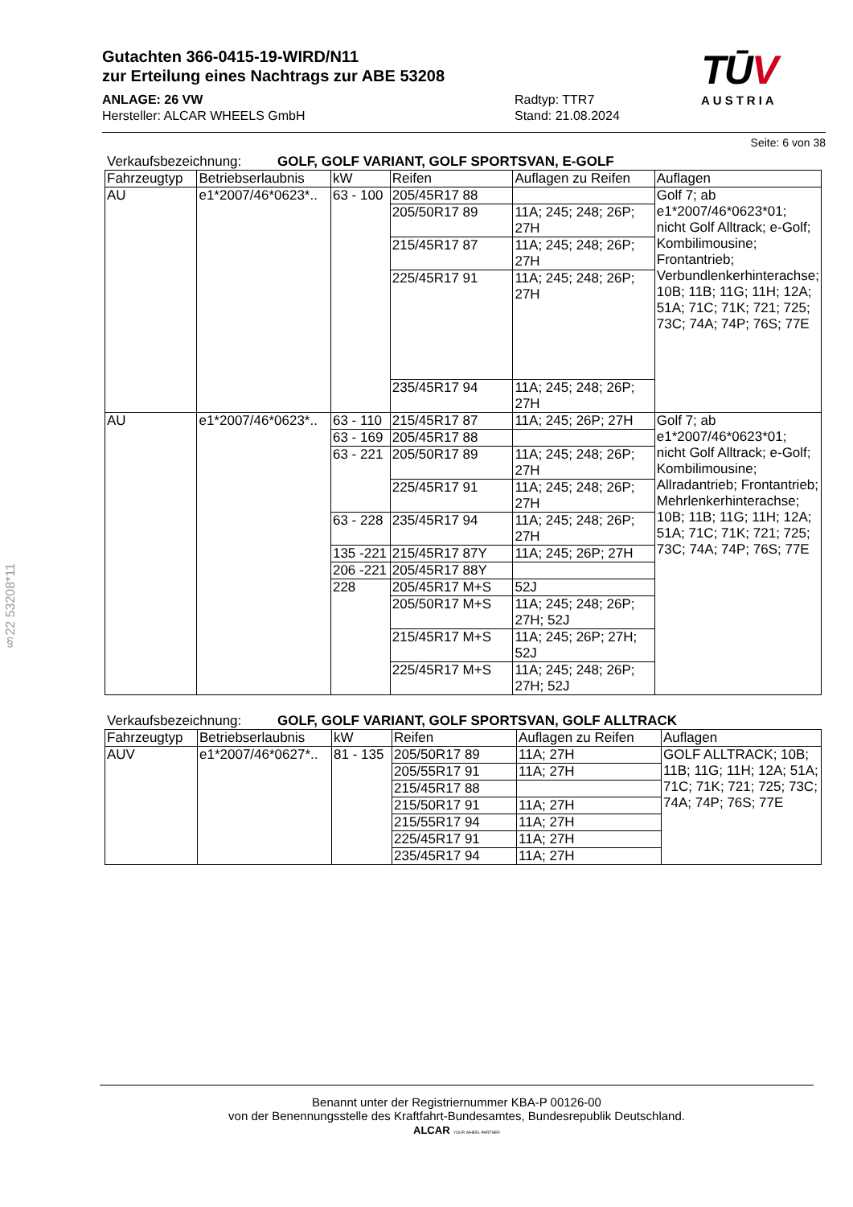Gutachten 366-0415-19-WIRD/N11
zur Erteilung eines Nachtrags zur ABE 53208
ANLAGE: 26 VW
Hersteller: ALCAR WHEELS GmbH
Radtyp: TTR7
Stand: 21.08.2024
TŪV
AUSTRIA
Seite: 6 von 38
Verkaufsbezeichnung: GOLF, GOLF VARIANT, GOLF SPORTSVAN, E-GOLF
| Fahrzeugtyp | Betriebserlaubnis | kW | Reifen | Auflagen zu Reifen | Auflagen |
| --- | --- | --- | --- | --- | --- |
| AU | e1*2007/46*0623*.. | 63 - 100 | 205/45R17 88 | | Golf 7; ab e1*2007/46*0623*01; nicht Golf Alltrack; e-Golf; Kombilimousine; Frontantrieb; Verbundlenkerhinterachse; 10B; 11B; 11G; 11H; 12A; 51A; 71C; 71K; 721; 725; 73C; 74A; 74P; 76S; 77E |
| | | | 205/50R17 89 | 11A; 245; 248; 26P; 27H | |
| | | | 215/45R17 87 | 11A; 245; 248; 26P; 27H | |
| | | | 225/45R17 91 | 11A; 245; 248; 26P; 27H | |
| | | | 235/45R17 94 | 11A; 245; 248; 26P; 27H | |
| AU | e1*2007/46*0623*.. | 63 - 110 | 215/45R17 87 | 11A; 245; 26P; 27H | Golf 7; ab e1*2007/46*0623*01; nicht Golf Alltrack; e-Golf; Kombilimousine; Allradantrieb; Frontantrieb; Mehrlenkerhinterachse; 10B; 11B; 11G; 11H; 12A; 51A; 71C; 71K; 721; 725; 73C; 74A; 74P; 76S; 77E |
| | | 63 - 169 | 205/45R17 88 | | |
| | | 63 - 221 | 205/50R17 89 | 11A; 245; 248; 26P; 27H | |
| | | | 225/45R17 91 | 11A; 245; 248; 26P; 27H | |
| | | 63 - 228 | 235/45R17 94 | 11A; 245; 248; 26P; 27H | |
| | | 135 -221 | 215/45R17 87Y | 11A; 245; 26P; 27H | |
| | | 206 -221 | 205/45R17 88Y | | |
| | | 228 | 205/45R17 M+S | 52J | |
| | | | 205/50R17 M+S | 11A; 245; 248; 26P; 27H; 52J | |
| | | | 215/45R17 M+S | 11A; 245; 26P; 27H; 52J | |
| | | | 225/45R17 M+S | 11A; 245; 248; 26P; 27H; 52J | |
Verkaufsbezeichnung: GOLF, GOLF VARIANT, GOLF SPORTSVAN, GOLF ALLTRACK
| Fahrzeugtyp | Betriebserlaubnis | kW | Reifen | Auflagen zu Reifen | Auflagen |
| --- | --- | --- | --- | --- | --- |
| AUV | e1*2007/46*0627*.. | 81 - 135 | 205/50R17 89 | 11A; 27H | GOLF ALLTRACK; 10B; 11B; 11G; 11H; 12A; 51A; 71C; 71K; 721; 725; 73C; 74A; 74P; 76S; 77E |
| | | | 205/55R17 91 | 11A; 27H | |
| | | | 215/45R17 88 | | |
| | | | 215/50R17 91 | 11A; 27H | |
| | | | 215/55R17 94 | 11A; 27H | |
| | | | 225/45R17 91 | 11A; 27H | |
| | | | 235/45R17 94 | 11A; 27H | |
§22 53208*11
Benannt unter der Registriernummer KBA-P 00126-00
von der Benennungsstelle des Kraftfahrt-Bundesamtes, Bundesrepublik Deutschland.
ALCAR YOUR WHEEL PARTNER